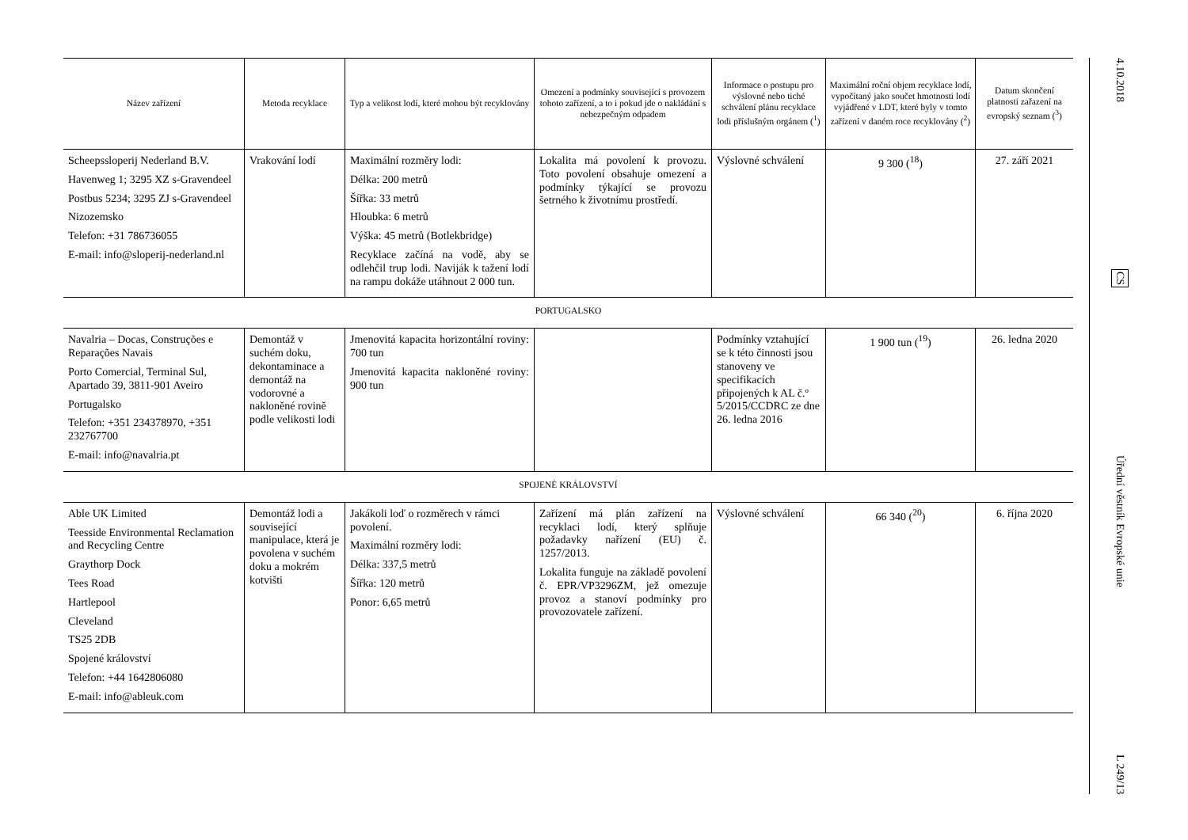| Název zařízení | Metoda recyklace | Typ a velikost lodí, které mohou být recyklovány | Omezení a podmínky související s provozem tohoto zařízení, a to i pokud jde o nakládání s nebezpečným odpadem | Informace o postupu pro výslovné nebo tiché schválení plánu recyklace lodi příslušným orgánem (<sup>1</sup>) | Maximální roční objem recyklace lodí, vypočítaný jako součet hmotnosti lodí vyjádřené v LDT, které byly v tomto zařízení v daném roce recyklovány (<sup>2</sup>) | Datum skončení platnosti zařazení na evropský seznam (<sup>3</sup>) |
| --- | --- | --- | --- | --- | --- | --- |
| Scheepssloperij Nederland B.V. Havenweg 1; 3295 XZ s-Gravendeel Postbus 5234; 3295 ZJ s-Gravendeel Nizozemsko Telefon: +31 786736055 E-mail: info@sloperij-nederland.nl | Vrakování lodí | Maximální rozměry lodi: Délka: 200 metrů Šířka: 33 metrů Hloubka: 6 metrů Výška: 45 metrů (Botlekbridge) Recyklace začíná na vodě, aby se odlehčil trup lodi. Naviják k tažení lodí na rampu dokáže utáhnout 2 000 tun. | Lokalita má povolení k provozu. Toto povolení obsahuje omezení a podmínky týkající se provozu šetrného k životnímu prostředí. | Výslovné schválení | 9 300 (<sup>18</sup>) | 27. září 2021 |
| PORTUGALSKO | | | | | | |
| Navalria – Docas, Construções e Reparações Navais Porto Comercial, Terminal Sul, Apartado 39, 3811-901 Aveiro Portugalsko Telefon: +351 234378970, +351 232767700 E-mail: info@navalria.pt | Demontáž v suchém doku, dekontaminace a demontáž na vodorovné a nakloněné rovině podle velikosti lodi | Jmenovitá kapacita horizontální roviny: 700 tun Jmenovitá kapacita nakloněné roviny: 900 tun | | Podmínky vztahující se k této činnosti jsou stanoveny ve specifikacích připojených k AL č.º 5/2015/CCDRC ze dne 26. ledna 2016 | 1 900 tun (<sup>19</sup>) | 26. ledna 2020 |
| SPOJENÉ KRÁLOVSTVÍ | | | | | | |
| Able UK Limited Teesside Environmental Reclamation and Recycling Centre Graythorp Dock Tees Road Hartlepool Cleveland TS25 2DB Spojené království Telefon: +44 1642806080 E-mail: info@ableuk.com | Demontáž lodi a související manipulace, která je povolena v suchém doku a mokrém kotvišti | Jakákoli loď o rozměrech v rámci povolení. Maximální rozměry lodi: Délka: 337,5 metrů Šířka: 120 metrů Ponor: 6,65 metrů | Zařízení má plán zařízení na recyklaci lodí, který splňuje požadavky nařízení (EU) č. 1257/2013. Lokalita funguje na základě povolení č. EPR/VP3296ZM, jež omezuje provoz a stanoví podmínky pro provozovatele zařízení. | Výslovné schválení | 66 340 (<sup>20</sup>) | 6. října 2020 |
4.10.2018
CS
Úřední věstník Evropské unie
L 249/13